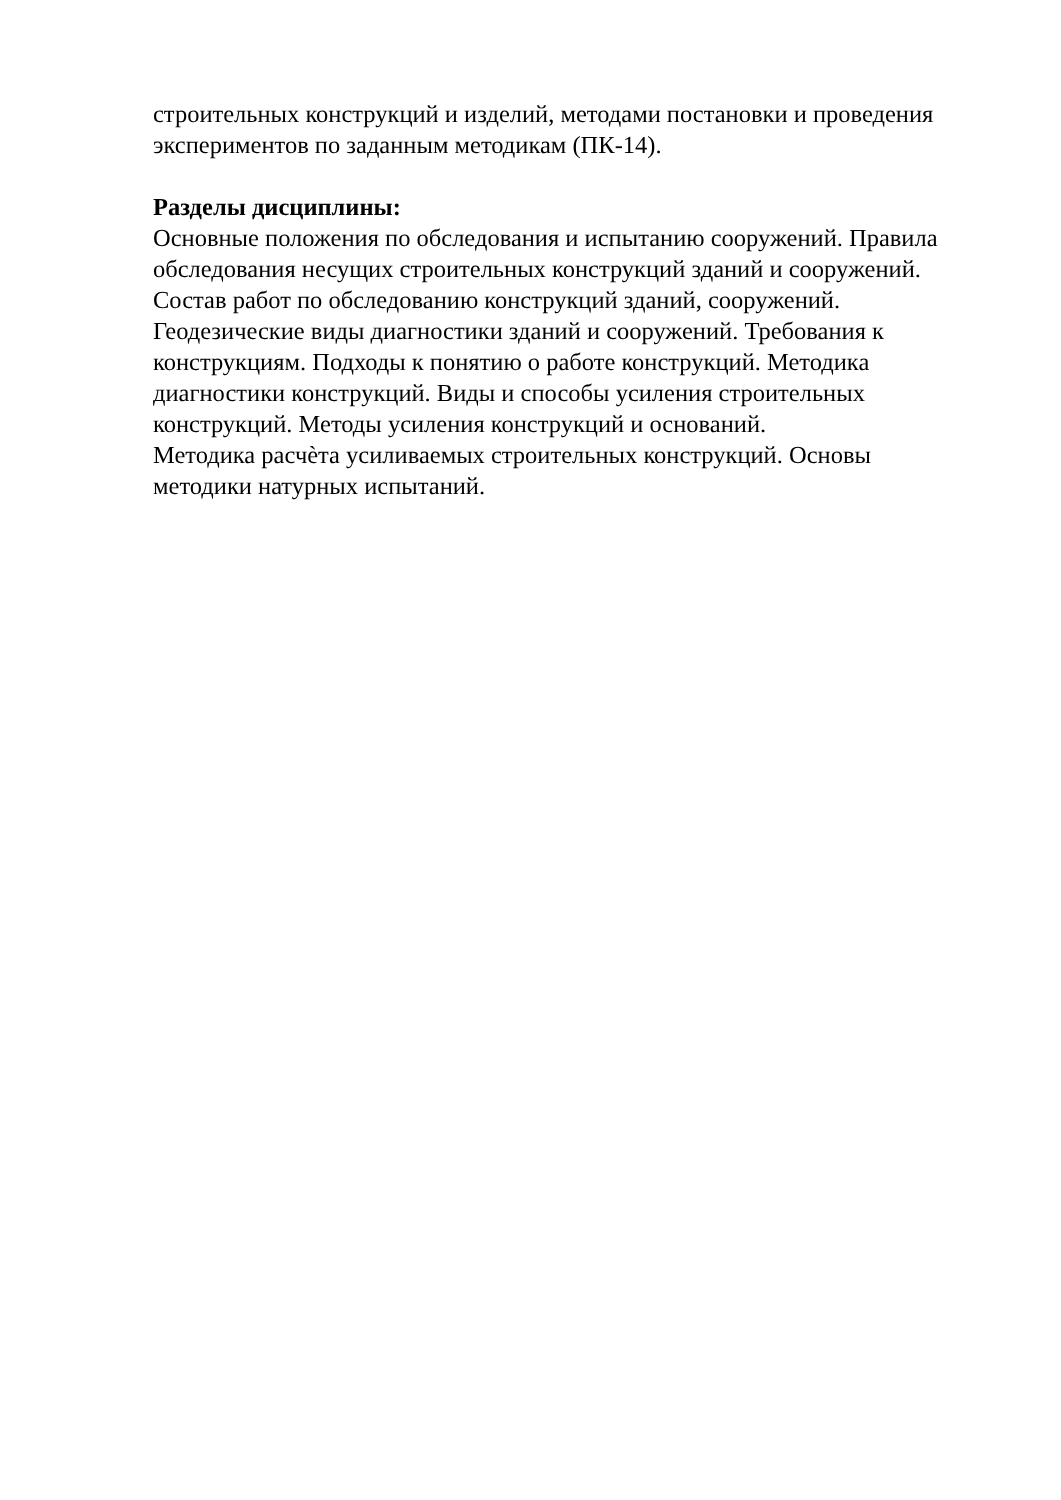строительных конструкций и изделий, методами постановки и проведения
экспериментов по заданным методикам (ПК-14).
Разделы дисциплины:
Основные положения по обследования и испытанию сооружений. Правила
обследования несущих строительных конструкций зданий и сооружений.
Состав работ по обследованию конструкций зданий, сооружений.
Геодезические виды диагностики зданий и сооружений. Требования к
конструкциям. Подходы к понятию о работе конструкций. Методика
диагностики конструкций. Виды и способы усиления строительных
конструкций. Методы усиления конструкций и оснований.
Методика расчѐта усиливаемых строительных конструкций. Основы
методики натурных испытаний.